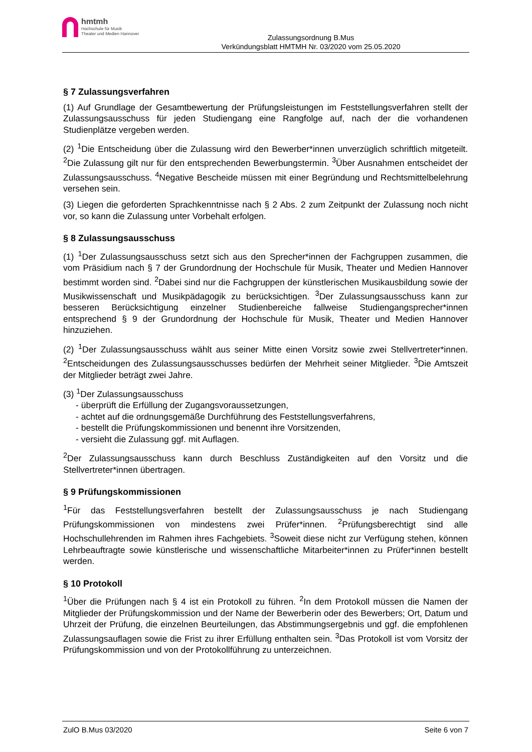hmtmh
Hochschule für Musik
Theater und Medien Hannover
Zulassungsordnung B.Mus
Verkündungsblatt HMTMH Nr. 03/2020 vom 25.05.2020
§ 7 Zulassungsverfahren
(1) Auf Grundlage der Gesamtbewertung der Prüfungsleistungen im Feststellungsverfahren stellt der Zulassungsausschuss für jeden Studiengang eine Rangfolge auf, nach der die vorhandenen Studienplätze vergeben werden.
(2) <sup>1</sup>Die Entscheidung über die Zulassung wird den Bewerber*innen unverzüglich schriftlich mitgeteilt. <sup>2</sup>Die Zulassung gilt nur für den entsprechenden Bewerbungstermin. <sup>3</sup>Über Ausnahmen entscheidet der Zulassungsausschuss. <sup>4</sup>Negative Bescheide müssen mit einer Begründung und Rechtsmittelbelehrung versehen sein.
(3) Liegen die geforderten Sprachkenntnisse nach § 2 Abs. 2 zum Zeitpunkt der Zulassung noch nicht vor, so kann die Zulassung unter Vorbehalt erfolgen.
§ 8 Zulassungsausschuss
(1) <sup>1</sup>Der Zulassungsausschuss setzt sich aus den Sprecher*innen der Fachgruppen zusammen, die vom Präsidium nach § 7 der Grundordnung der Hochschule für Musik, Theater und Medien Hannover bestimmt worden sind. <sup>2</sup>Dabei sind nur die Fachgruppen der künstlerischen Musikausbildung sowie der Musikwissenschaft und Musikpädagogik zu berücksichtigen. <sup>3</sup>Der Zulassungsausschuss kann zur besseren Berücksichtigung einzelner Studienbereiche fallweise Studiengangsprecher*innen entsprechend § 9 der Grundordnung der Hochschule für Musik, Theater und Medien Hannover hinzuziehen.
(2) <sup>1</sup>Der Zulassungsausschuss wählt aus seiner Mitte einen Vorsitz sowie zwei Stellvertreter*innen. <sup>2</sup>Entscheidungen des Zulassungsausschusses bedürfen der Mehrheit seiner Mitglieder. <sup>3</sup>Die Amtszeit der Mitglieder beträgt zwei Jahre.
(3) <sup>1</sup>Der Zulassungsausschuss
- überprüft die Erfüllung der Zugangsvoraussetzungen,
- achtet auf die ordnungsgemäße Durchführung des Feststellungsverfahrens,
- bestellt die Prüfungskommissionen und benennt ihre Vorsitzenden,
- versieht die Zulassung ggf. mit Auflagen.
<sup>2</sup> Der Zulassungsausschuss kann durch Beschluss Zuständigkeiten auf den Vorsitz und die Stellvertreter*innen übertragen.
§ 9 Prüfungskommissionen
<sup>1</sup> Für das Feststellungsverfahren bestellt der Zulassungsausschuss je nach Studiengang Prüfungskommissionen von mindestens zwei Prüfer*innen. <sup>2</sup>Prüfungsberechtigt sind alle Hochschullehrenden im Rahmen ihres Fachgebiets. <sup>3</sup>Soweit diese nicht zur Verfügung stehen, können Lehrbeauftragte sowie künstlerische und wissenschaftliche Mitarbeiter*innen zu Prüfer*innen bestellt werden.
§ 10 Protokoll
<sup>1</sup> Über die Prüfungen nach § 4 ist ein Protokoll zu führen. <sup>2</sup>In dem Protokoll müssen die Namen der Mitglieder der Prüfungskommission und der Name der Bewerberin oder des Bewerbers; Ort, Datum und Uhrzeit der Prüfung, die einzelnen Beurteilungen, das Abstimmungsergebnis und ggf. die empfohlenen Zulassungsauflagen sowie die Frist zu ihrer Erfüllung enthalten sein. <sup>3</sup>Das Protokoll ist vom Vorsitz der Prüfungskommission und von der Protokollführung zu unterzeichnen.
ZulO B.Mus 03/2020 Seite 6 von 7